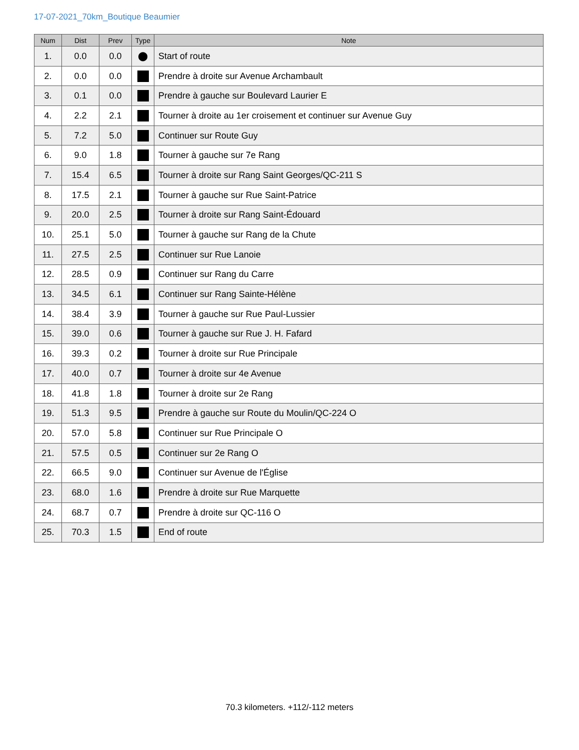17-07-2021_70km_Boutique Beaumier
| Num | Dist | Prev | Type | Note |
| --- | --- | --- | --- | --- |
| 1. | 0.0 | 0.0 | ⬤ | Start of route |
| 2. | 0.0 | 0.0 | | Prendre à droite sur Avenue Archambault |
| 3. | 0.1 | 0.0 | | Prendre à gauche sur Boulevard Laurier E |
| 4. | 2.2 | 2.1 | | Tourner à droite au 1er croisement et continuer sur Avenue Guy |
| 5. | 7.2 | 5.0 | | Continuer sur Route Guy |
| 6. | 9.0 | 1.8 | | Tourner à gauche sur 7e Rang |
| 7. | 15.4 | 6.5 | | Tourner à droite sur Rang Saint Georges/QC-211 S |
| 8. | 17.5 | 2.1 | | Tourner à gauche sur Rue Saint-Patrice |
| 9. | 20.0 | 2.5 | | Tourner à droite sur Rang Saint-Édouard |
| 10. | 25.1 | 5.0 | | Tourner à gauche sur Rang de la Chute |
| 11. | 27.5 | 2.5 | | Continuer sur Rue Lanoie |
| 12. | 28.5 | 0.9 | | Continuer sur Rang du Carre |
| 13. | 34.5 | 6.1 | | Continuer sur Rang Sainte-Hélène |
| 14. | 38.4 | 3.9 | | Tourner à gauche sur Rue Paul-Lussier |
| 15. | 39.0 | 0.6 | | Tourner à gauche sur Rue J. H. Fafard |
| 16. | 39.3 | 0.2 | | Tourner à droite sur Rue Principale |
| 17. | 40.0 | 0.7 | | Tourner à droite sur 4e Avenue |
| 18. | 41.8 | 1.8 | | Tourner à droite sur 2e Rang |
| 19. | 51.3 | 9.5 | | Prendre à gauche sur Route du Moulin/QC-224 O |
| 20. | 57.0 | 5.8 | | Continuer sur Rue Principale O |
| 21. | 57.5 | 0.5 | | Continuer sur 2e Rang O |
| 22. | 66.5 | 9.0 | | Continuer sur Avenue de l'Église |
| 23. | 68.0 | 1.6 | | Prendre à droite sur Rue Marquette |
| 24. | 68.7 | 0.7 | | Prendre à droite sur QC-116 O |
| 25. | 70.3 | 1.5 | | End of route |
70.3 kilometers. +112/-112 meters